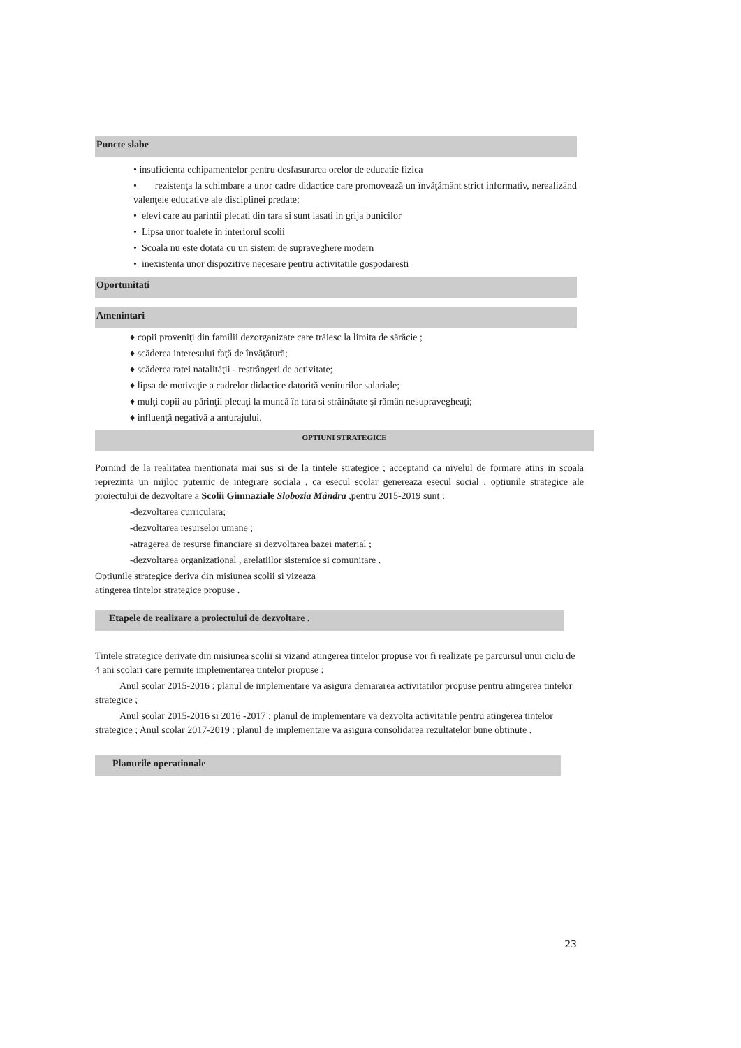Puncte slabe
• insuficienta echipamentelor pentru desfasurarea orelor de educatie fizica
• rezistenţa la schimbare a unor cadre didactice care promovează un învăţământ strict informativ, nerealizând valenţele educative ale disciplinei predate;
• elevi care au parintii plecati din tara si sunt lasati in grija bunicilor
• Lipsa unor toalete in interiorul scolii
• Scoala nu este dotata cu un sistem de supraveghere modern
• inexistenta unor dispozitive necesare pentru activitatile gospodaresti
Oportunitati
Amenintari
♦ copii proveniţi din familii dezorganizate care trăiesc la limita de sărăcie ;
♦ scăderea interesului faţă de învăţătură;
♦ scăderea ratei natalităţii - restrângeri de activitate;
♦ lipsa de motivaţie a cadrelor didactice datorită veniturilor salariale;
♦ mulţi copii au părinţii plecaţi la muncă în tara si străinătate şi rămân nesupravegheaţi;
♦ influenţă negativă a anturajului.
OPTIUNI STRATEGICE
Pornind de la realitatea mentionata mai sus si de la tintele strategice ; acceptand ca nivelul de formare atins in scoala reprezinta un mijloc puternic de integrare sociala , ca esecul scolar genereaza esecul social , optiunile strategice ale proiectului de dezvoltare a Scolii Gimnaziale Slobozia Mândra ,pentru 2015-2019 sunt :
-dezvoltarea curriculara;
-dezvoltarea resurselor umane ;
-atragerea de resurse financiare si dezvoltarea bazei material ;
-dezvoltarea organizational , arelatiilor sistemice si comunitare .
Optiunile strategice deriva din misiunea scolii si vizeaza
atingerea tintelor strategice propuse .
Etapele de realizare a proiectului de dezvoltare .
Tintele strategice derivate din misiunea scolii si vizand atingerea tintelor propuse vor fi realizate pe parcursul unui ciclu de 4 ani scolari care permite implementarea tintelor propuse :
Anul scolar 2015-2016 : planul de implementare va asigura demararea activitatilor propuse pentru atingerea tintelor strategice ;
Anul scolar 2015-2016 si 2016 -2017 : planul de implementare va dezvolta activitatile pentru atingerea tintelor strategice ; Anul scolar 2017-2019 : planul de implementare va asigura consolidarea rezultatelor bune obtinute .
Planurile operationale
23